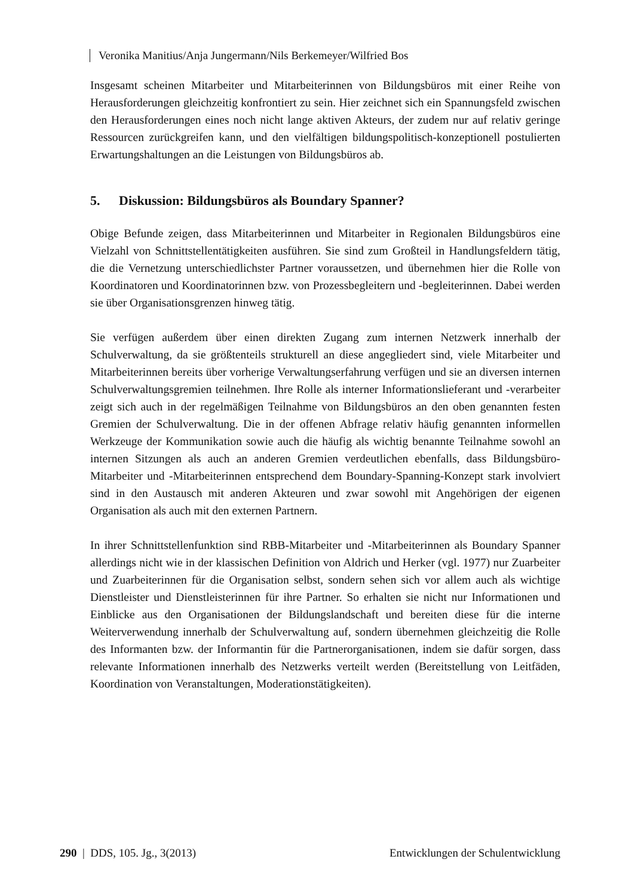Veronika Manitius/Anja Jungermann/Nils Berkemeyer/Wilfried Bos
Insgesamt scheinen Mitarbeiter und Mitarbeiterinnen von Bildungsbüros mit einer Reihe von Herausforderungen gleichzeitig konfrontiert zu sein. Hier zeichnet sich ein Spannungsfeld zwischen den Herausforderungen eines noch nicht lange aktiven Akteurs, der zudem nur auf relativ geringe Ressourcen zurückgreifen kann, und den vielfältigen bildungspolitisch-konzeptionell postulierten Erwartungshaltungen an die Leistungen von Bildungsbüros ab.
5. Diskussion: Bildungsbüros als Boundary Spanner?
Obige Befunde zeigen, dass Mitarbeiterinnen und Mitarbeiter in Regionalen Bildungsbüros eine Vielzahl von Schnittstellentätigkeiten ausführen. Sie sind zum Großteil in Handlungsfeldern tätig, die die Vernetzung unterschiedlichster Partner voraussetzen, und übernehmen hier die Rolle von Koordinatoren und Koordinatorinnen bzw. von Prozessbegleitern und -begleiterinnen. Dabei werden sie über Organisationsgrenzen hinweg tätig.
Sie verfügen außerdem über einen direkten Zugang zum internen Netzwerk innerhalb der Schulverwaltung, da sie größtenteils strukturell an diese angegliedert sind, viele Mitarbeiter und Mitarbeiterinnen bereits über vorherige Verwaltungserfahrung verfügen und sie an diversen internen Schulverwaltungsgremien teilnehmen. Ihre Rolle als interner Informationslieferant und -verarbeiter zeigt sich auch in der regelmäßigen Teilnahme von Bildungsbüros an den oben genannten festen Gremien der Schulverwaltung. Die in der offenen Abfrage relativ häufig genannten informellen Werkzeuge der Kommunikation sowie auch die häufig als wichtig benannte Teilnahme sowohl an internen Sitzungen als auch an anderen Gremien verdeutlichen ebenfalls, dass Bildungsbüro-Mitarbeiter und -Mitarbeiterinnen entsprechend dem Boundary-Spanning-Konzept stark involviert sind in den Austausch mit anderen Akteuren und zwar sowohl mit Angehörigen der eigenen Organisation als auch mit den externen Partnern.
In ihrer Schnittstellenfunktion sind RBB-Mitarbeiter und -Mitarbeiterinnen als Boundary Spanner allerdings nicht wie in der klassischen Definition von Aldrich und Herker (vgl. 1977) nur Zuarbeiter und Zuarbeiterinnen für die Organisation selbst, sondern sehen sich vor allem auch als wichtige Dienstleister und Dienstleisterinnen für ihre Partner. So erhalten sie nicht nur Informationen und Einblicke aus den Organisationen der Bildungslandschaft und bereiten diese für die interne Weiterverwendung innerhalb der Schulverwaltung auf, sondern übernehmen gleichzeitig die Rolle des Informanten bzw. der Informantin für die Partnerorganisationen, indem sie dafür sorgen, dass relevante Informationen innerhalb des Netzwerks verteilt werden (Bereitstellung von Leitfäden, Koordination von Veranstaltungen, Moderationstätigkeiten).
290 | DDS, 105. Jg., 3(2013) Entwicklungen der Schulentwicklung